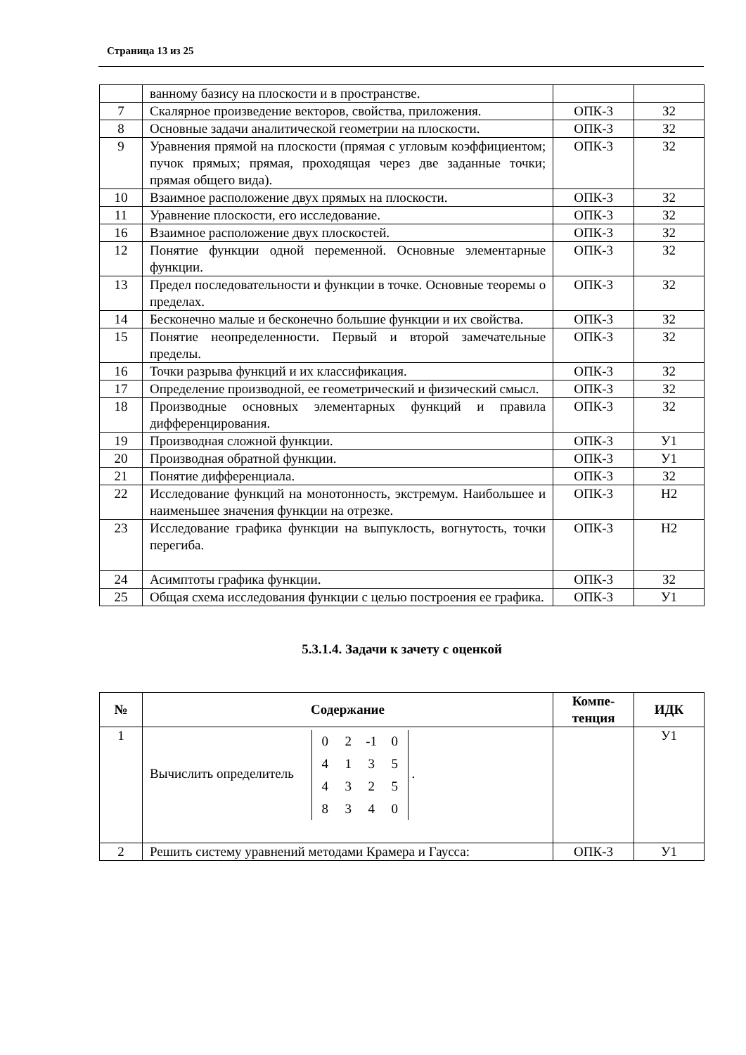Страница 13 из 25
| | ванному базису на плоскости и в пространстве. | | |
| 7 | Скалярное произведение векторов, свойства, приложения. | ОПК-3 | З2 |
| 8 | Основные задачи аналитической геометрии на плоскости. | ОПК-3 | З2 |
| 9 | Уравнения прямой на плоскости (прямая с угловым коэффициентом; пучок прямых; прямая, проходящая через две заданные точки; прямая общего вида). | ОПК-3 | З2 |
| 10 | Взаимное расположение двух прямых на плоскости. | ОПК-3 | З2 |
| 11 | Уравнение плоскости, его исследование. | ОПК-3 | З2 |
| 16 | Взаимное расположение двух плоскостей. | ОПК-3 | З2 |
| 12 | Понятие функции одной переменной. Основные элементарные функции. | ОПК-3 | З2 |
| 13 | Предел последовательности и функции в точке. Основные теоремы о пределах. | ОПК-3 | З2 |
| 14 | Бесконечно малые и бесконечно большие функции и их свойства. | ОПК-3 | З2 |
| 15 | Понятие неопределенности. Первый и второй замечательные пределы. | ОПК-3 | З2 |
| 16 | Точки разрыва функций и их классификация. | ОПК-3 | З2 |
| 17 | Определение производной, ее геометрический и физический смысл. | ОПК-3 | З2 |
| 18 | Производные основных элементарных функций и правила дифференцирования. | ОПК-3 | З2 |
| 19 | Производная сложной функции. | ОПК-3 | У1 |
| 20 | Производная обратной функции. | ОПК-3 | У1 |
| 21 | Понятие дифференциала. | ОПК-3 | З2 |
| 22 | Исследование функций на монотонность, экстремум. Наибольшее и наименьшее значения функции на отрезке. | ОПК-3 | Н2 |
| 23 | Исследование графика функции на выпуклость, вогнутость, точки перегиба. | ОПК-3 | Н2 |
| 24 | Асимптоты графика функции. | ОПК-3 | З2 |
| 25 | Общая схема исследования функции с целью построения ее графика. | ОПК-3 | У1 |
5.3.1.4. Задачи к зачету с оценкой
| № | Содержание | Компе- тенция | ИДК |
| --- | --- | --- | --- |
| 1 | Вычислить определитель 0 2 -1 0 4 1 3 5 4 3 2 5 8 3 4 0 . | | У1 |
| 2 | Решить систему уравнений методами Крамера и Гаусса: | ОПК-3 | У1 |